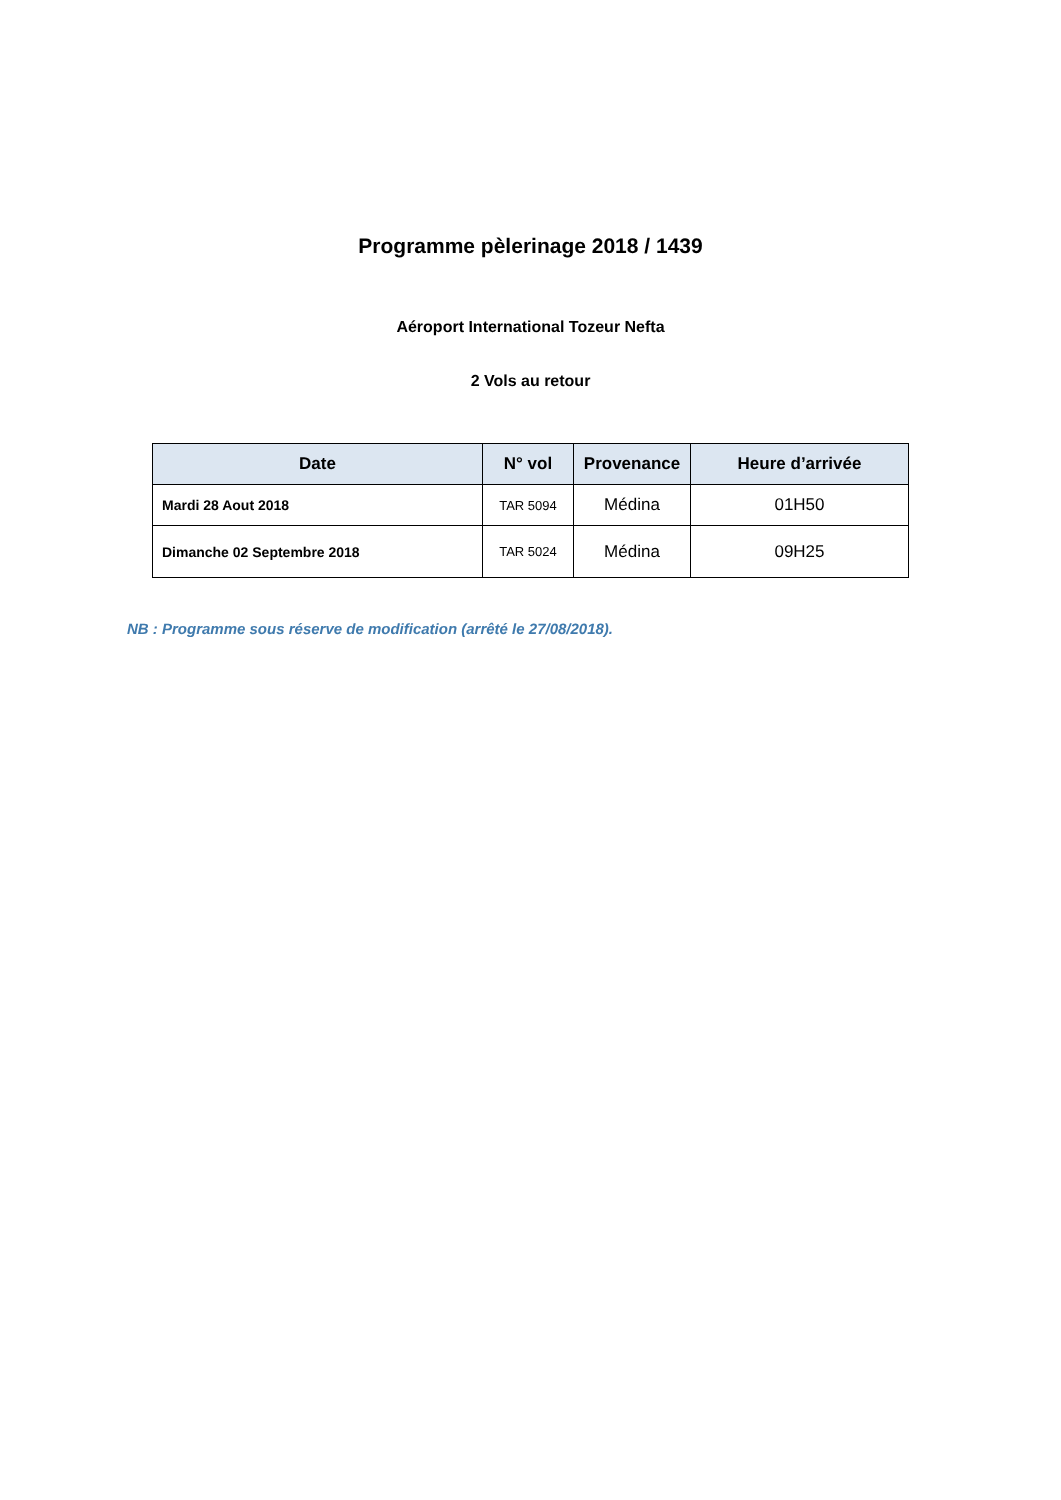Programme pèlerinage 2018 / 1439
Aéroport International Tozeur Nefta
2 Vols au retour
| Date | N° vol | Provenance | Heure d’arrivée |
| --- | --- | --- | --- |
| Mardi 28 Aout 2018 | TAR 5094 | Médina | 01H50 |
| Dimanche 02 Septembre 2018 | TAR 5024 | Médina | 09H25 |
NB : Programme sous réserve de modification (arrêté le 27/08/2018).